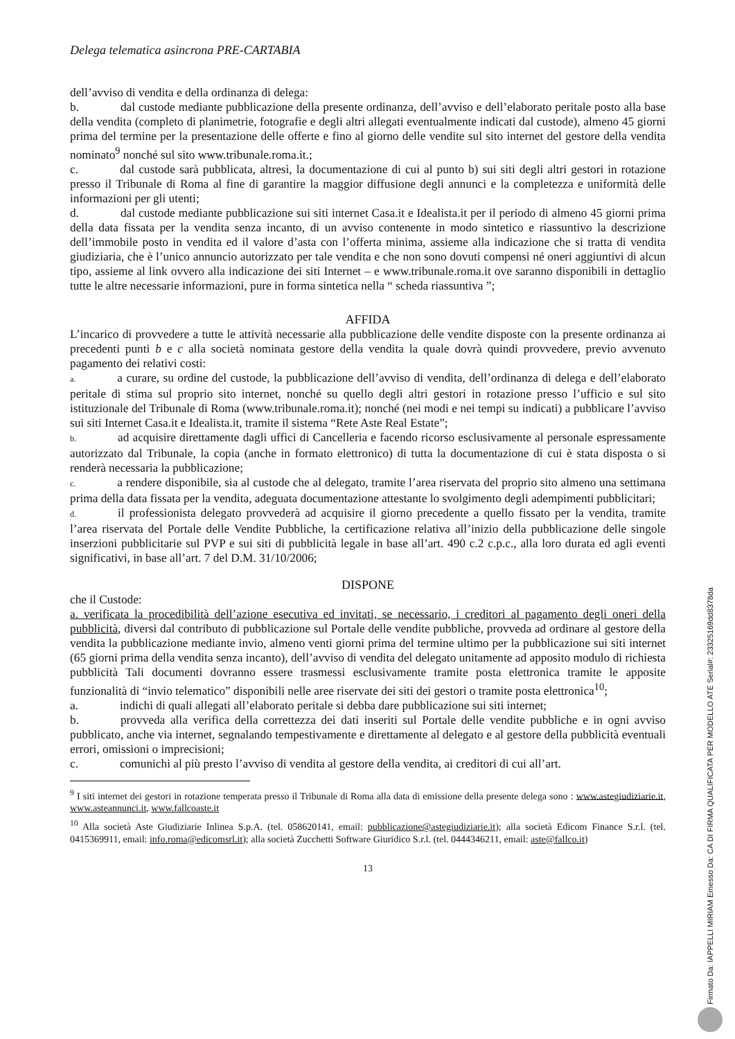Delega telematica asincrona PRE-CARTABIA
dell’avviso di vendita e della ordinanza di delega:
b. dal custode mediante pubblicazione della presente ordinanza, dell’avviso e dell’elaborato peritale posto alla base della vendita (completo di planimetrie, fotografie e degli altri allegati eventualmente indicati dal custode), almeno 45 giorni prima del termine per la presentazione delle offerte e fino al giorno delle vendite sul sito internet del gestore della vendita nominato<sup>9</sup> nonché sul sito www.tribunale.roma.it.;
c. dal custode sarà pubblicata, altresì, la documentazione di cui al punto b) sui siti degli altri gestori in rotazione presso il Tribunale di Roma al fine di garantire la maggior diffusione degli annunci e la completezza e uniformità delle informazioni per gli utenti;
d. dal custode mediante pubblicazione sui siti internet Casa.it e Idealista.it per il periodo di almeno 45 giorni prima della data fissata per la vendita senza incanto, di un avviso contenente in modo sintetico e riassuntivo la descrizione dell’immobile posto in vendita ed il valore d’asta con l’offerta minima, assieme alla indicazione che si tratta di vendita giudiziaria, che è l’unico annuncio autorizzato per tale vendita e che non sono dovuti compensi né oneri aggiuntivi di alcun tipo, assieme al link ovvero alla indicazione dei siti Internet – e www.tribunale.roma.it ove saranno disponibili in dettaglio tutte le altre necessarie informazioni, pure in forma sintetica nella “ scheda riassuntiva ”;
AFFIDA
L’incarico di provvedere a tutte le attività necessarie alla pubblicazione delle vendite disposte con la presente ordinanza ai precedenti punti b e c alla società nominata gestore della vendita la quale dovrà quindi provvedere, previo avvenuto pagamento dei relativi costi:
a. a curare, su ordine del custode, la pubblicazione dell’avviso di vendita, dell’ordinanza di delega e dell’elaborato peritale di stima sul proprio sito internet, nonché su quello degli altri gestori in rotazione presso l’ufficio e sul sito istituzionale del Tribunale di Roma (www.tribunale.roma.it); nonché (nei modi e nei tempi su indicati) a pubblicare l’avviso sui siti Internet Casa.it e Idealista.it, tramite il sistema “Rete Aste Real Estate”;
b. ad acquisire direttamente dagli uffici di Cancelleria e facendo ricorso esclusivamente al personale espressamente autorizzato dal Tribunale, la copia (anche in formato elettronico) di tutta la documentazione di cui è stata disposta o si renderà necessaria la pubblicazione;
c. a rendere disponibile, sia al custode che al delegato, tramite l’area riservata del proprio sito almeno una settimana prima della data fissata per la vendita, adeguata documentazione attestante lo svolgimento degli adempimenti pubblicitari;
d. il professionista delegato provvederà ad acquisire il giorno precedente a quello fissato per la vendita, tramite l’area riservata del Portale delle Vendite Pubbliche, la certificazione relativa all’inizio della pubblicazione delle singole inserzioni pubblicitarie sul PVP e sui siti di pubblicità legale in base all’art. 490 c.2 c.p.c., alla loro durata ed agli eventi significativi, in base all’art. 7 del D.M. 31/10/2006;
DISPONE
che il Custode:
a. verificata la procedibilità dell’azione esecutiva ed invitati, se necessario, i creditori al pagamento degli oneri della pubblicità, diversi dal contributo di pubblicazione sul Portale delle vendite pubbliche, provveda ad ordinare al gestore della vendita la pubblicazione mediante invio, almeno venti giorni prima del termine ultimo per la pubblicazione sui siti internet (65 giorni prima della vendita senza incanto), dell’avviso di vendita del delegato unitamente ad apposito modulo di richiesta pubblicità Tali documenti dovranno essere trasmessi esclusivamente tramite posta elettronica tramite le apposite funzionalità di “invio telematico” disponibili nelle aree riservate dei siti dei gestori o tramite posta elettronica<sup>10</sup>;
a. indichi di quali allegati all’elaborato peritale si debba dare pubblicazione sui siti internet;
b. provveda alla verifica della correttezza dei dati inseriti sul Portale delle vendite pubbliche e in ogni avviso pubblicato, anche via internet, segnalando tempestivamente e direttamente al delegato e al gestore della pubblicità eventuali errori, omissioni o imprecisioni;
c. comunichi al più presto l’avviso di vendita al gestore della vendita, ai creditori di cui all’art.
<sup>9</sup> I siti internet dei gestori in rotazione temperata presso il Tribunale di Roma alla data di emissione della presente delega sono : www.astegiudiziarie.it, www.asteannunci.it, www.fallcoaste.it
<sup>10</sup> Alla società Aste Giudiziarie Inlinea S.p.A. (tel. 058620141, email: pubblicazione@astegiudiziarie.it); alla società Edicom Finance S.r.l. (tel. 0415369911, email: info.roma@edicomsrl.it); alla società Zucchetti Software Giuridico S.r.l. (tel. 0444346211, email: aste@fallco.it)
13
Firmato Da: IAPPELLI MIRIAM Emesso Da: CA DI FIRMA QUALIFICATA PER MODELLO ATE Serial#: 23325169dd8378da